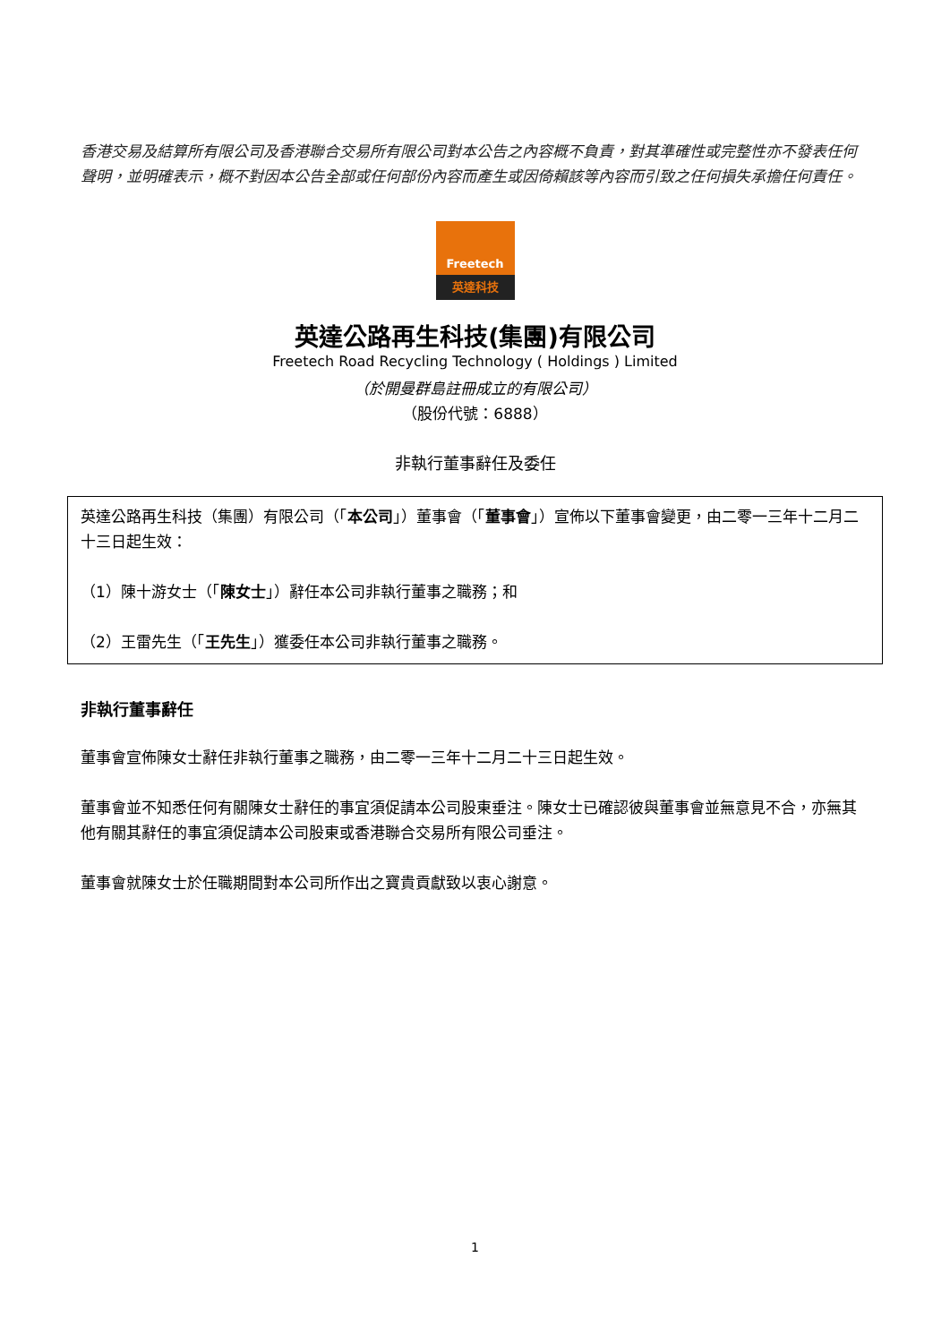香港交易及結算所有限公司及香港聯合交易所有限公司對本公告之內容概不負責，對其準確性或完整性亦不發表任何聲明，並明確表示，概不對因本公告全部或任何部份內容而產生或因倚賴該等內容而引致之任何損失承擔任何責任。
Freetech
英達科技
英達公路再生科技(集團)有限公司
Freetech Road Recycling Technology ( Holdings ) Limited
（於開曼群島註冊成立的有限公司）
（股份代號：6888）
非執行董事辭任及委任
英達公路再生科技（集團）有限公司（「本公司」）董事會（「董事會」）宣佈以下董事會變更，由二零一三年十二月二十三日起生效：
（1）陳十游女士（「陳女士」）辭任本公司非執行董事之職務；和
（2）王雷先生（「王先生」）獲委任本公司非執行董事之職務。
非執行董事辭任
董事會宣佈陳女士辭任非執行董事之職務，由二零一三年十二月二十三日起生效。
董事會並不知悉任何有關陳女士辭任的事宜須促請本公司股東垂注。陳女士已確認彼與董事會並無意見不合，亦無其他有關其辭任的事宜須促請本公司股東或香港聯合交易所有限公司垂注。
董事會就陳女士於任職期間對本公司所作出之寶貴貢獻致以衷心謝意。
1